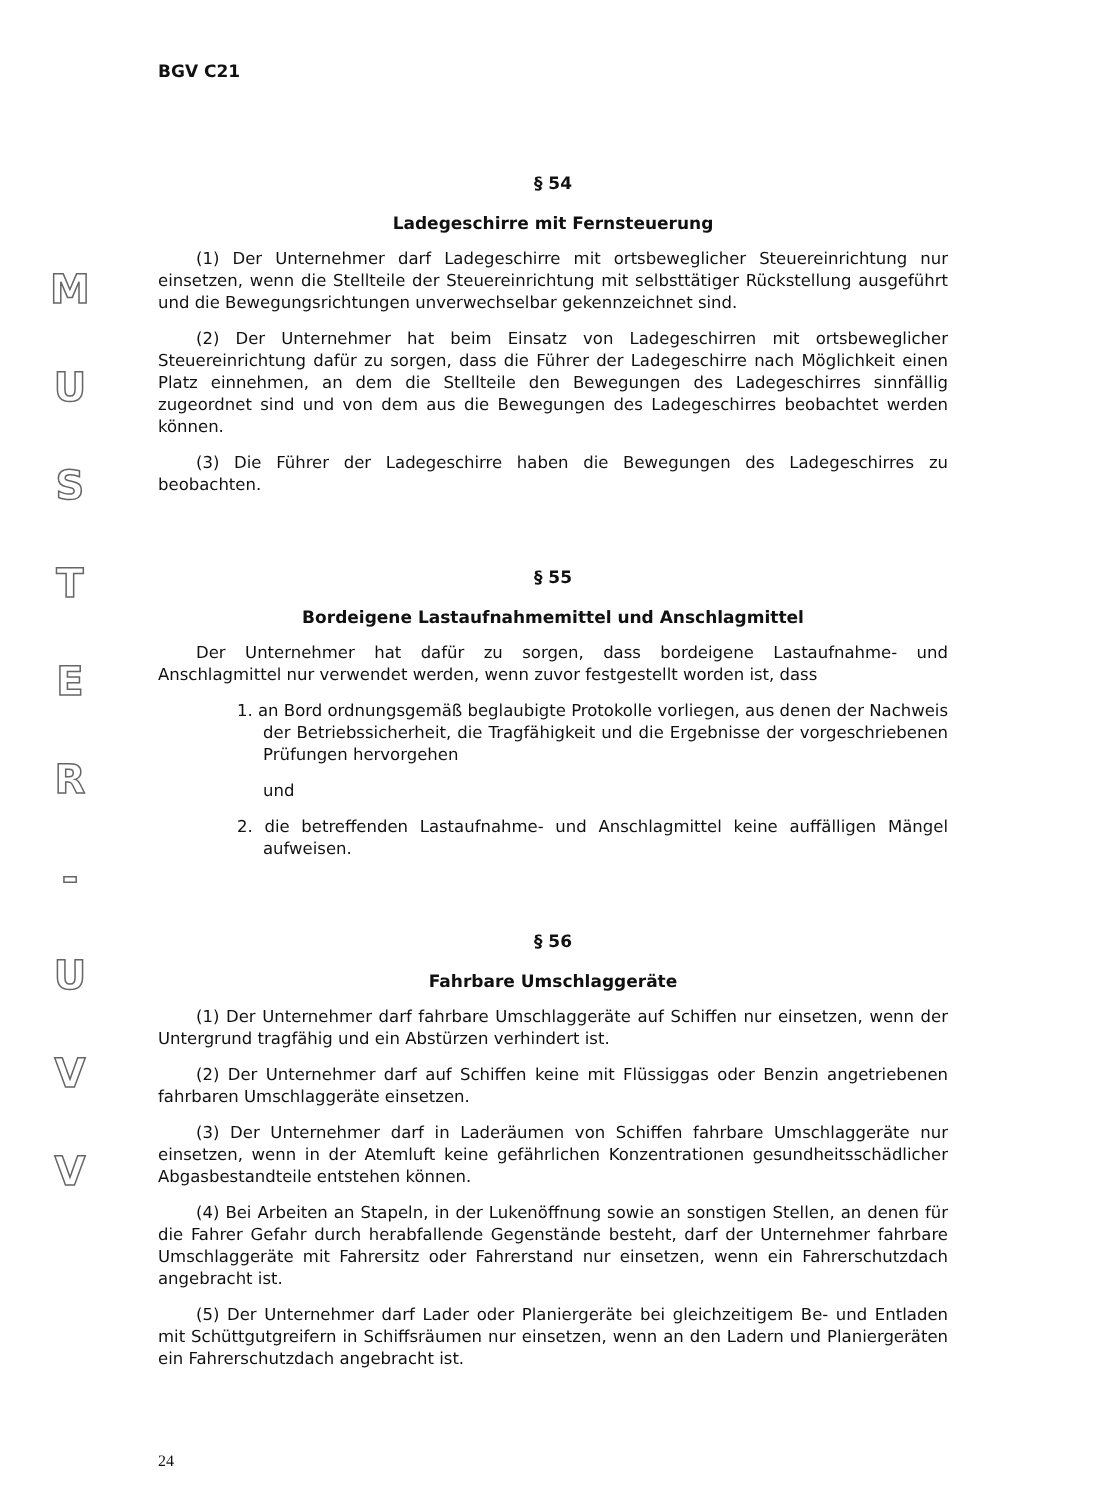M
U
S
T
E
R
-
U
V
V
BGV C21
§ 54
Ladegeschirre mit Fernsteuerung
(1) Der Unternehmer darf Ladegeschirre mit ortsbeweglicher Steuereinrichtung nur einsetzen, wenn die Stellteile der Steuereinrichtung mit selbsttätiger Rückstellung ausgeführt und die Bewegungsrichtungen unverwechselbar gekennzeichnet sind.
(2) Der Unternehmer hat beim Einsatz von Ladegeschirren mit ortsbeweglicher Steuereinrichtung dafür zu sorgen, dass die Führer der Ladegeschirre nach Möglichkeit einen Platz einnehmen, an dem die Stellteile den Bewegungen des Ladegeschirres sinnfällig zugeordnet sind und von dem aus die Bewegungen des Ladegeschirres beobachtet werden können.
(3) Die Führer der Ladegeschirre haben die Bewegungen des Ladegeschirres zu beobachten.
§ 55
Bordeigene Lastaufnahmemittel und Anschlagmittel
Der Unternehmer hat dafür zu sorgen, dass bordeigene Lastaufnahme- und Anschlagmittel nur verwendet werden, wenn zuvor festgestellt worden ist, dass
1. an Bord ordnungsgemäß beglaubigte Protokolle vorliegen, aus denen der Nachweis der Betriebssicherheit, die Tragfähigkeit und die Ergebnisse der vorgeschriebenen Prüfungen hervorgehen
und
2. die betreffenden Lastaufnahme- und Anschlagmittel keine auffälligen Mängel aufweisen.
§ 56
Fahrbare Umschlaggeräte
(1) Der Unternehmer darf fahrbare Umschlaggeräte auf Schiffen nur einsetzen, wenn der Untergrund tragfähig und ein Abstürzen verhindert ist.
(2) Der Unternehmer darf auf Schiffen keine mit Flüssiggas oder Benzin angetriebenen fahrbaren Umschlaggeräte einsetzen.
(3) Der Unternehmer darf in Laderäumen von Schiffen fahrbare Umschlaggeräte nur einsetzen, wenn in der Atemluft keine gefährlichen Konzentrationen gesundheitsschädlicher Abgasbestandteile entstehen können.
(4) Bei Arbeiten an Stapeln, in der Lukenöffnung sowie an sonstigen Stellen, an denen für die Fahrer Gefahr durch herabfallende Gegenstände besteht, darf der Unternehmer fahrbare Umschlaggeräte mit Fahrersitz oder Fahrerstand nur einsetzen, wenn ein Fahrerschutzdach angebracht ist.
(5) Der Unternehmer darf Lader oder Planiergeräte bei gleichzeitigem Be- und Entladen mit Schüttgutgreifern in Schiffsräumen nur einsetzen, wenn an den Ladern und Planiergeräten ein Fahrerschutzdach angebracht ist.
24